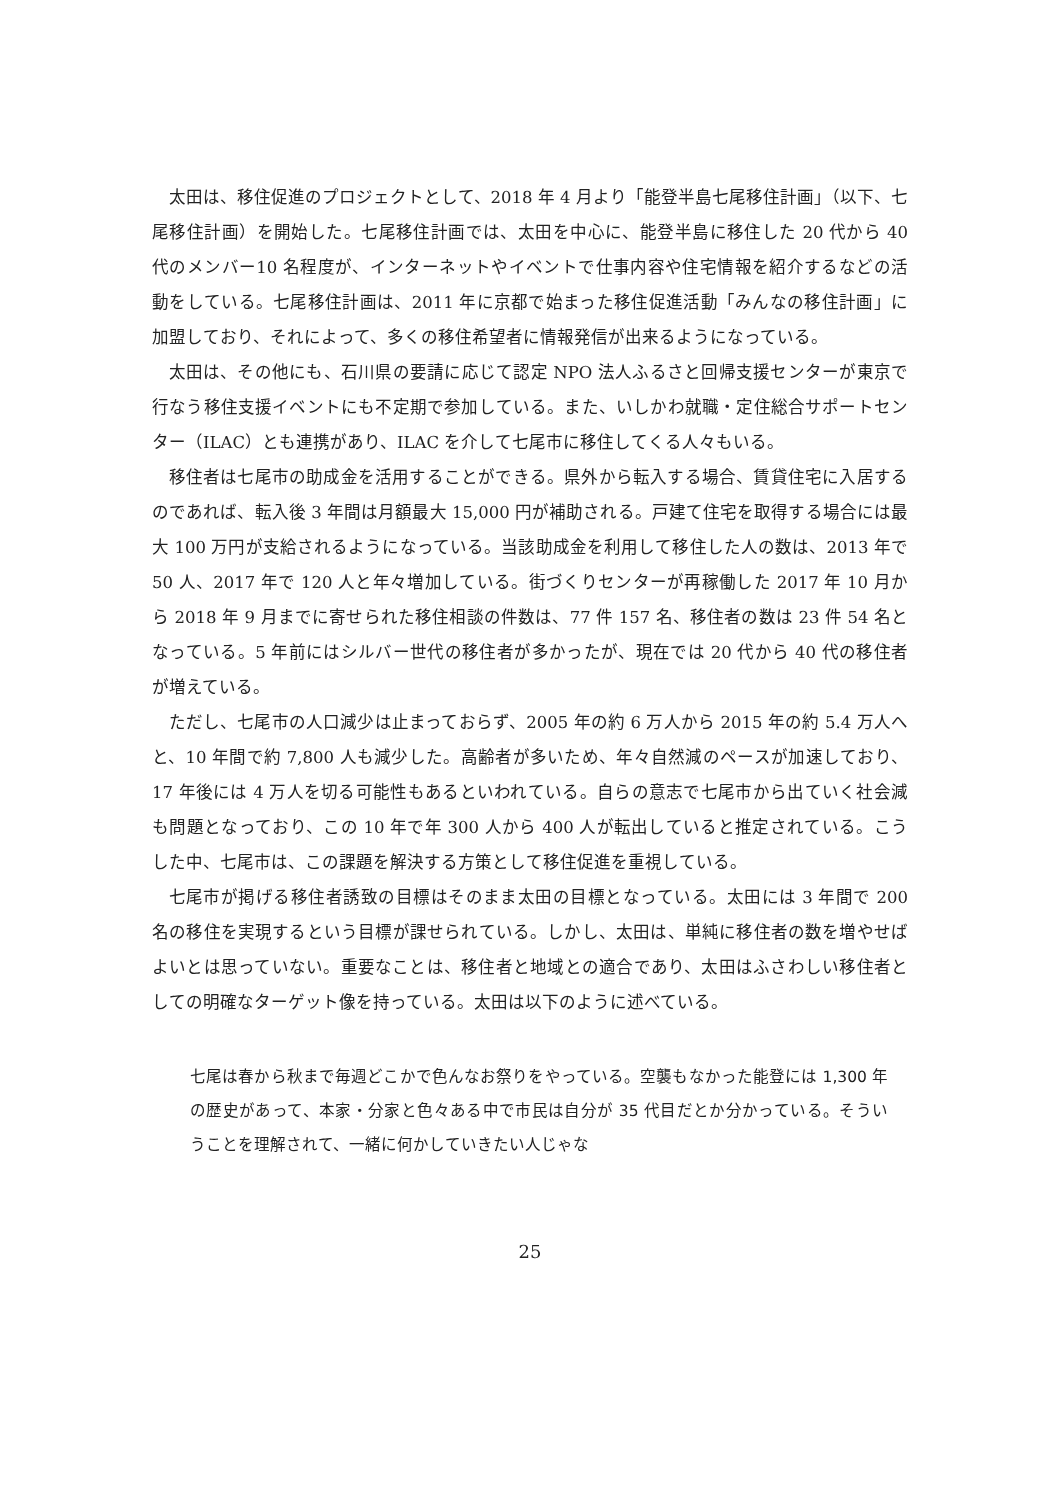太田は、移住促進のプロジェクトとして、2018 年 4 月より「能登半島七尾移住計画」（以下、七尾移住計画）を開始した。七尾移住計画では、太田を中心に、能登半島に移住した 20 代から 40 代のメンバー10 名程度が、インターネットやイベントで仕事内容や住宅情報を紹介するなどの活動をしている。七尾移住計画は、2011 年に京都で始まった移住促進活動「みんなの移住計画」に加盟しており、それによって、多くの移住希望者に情報発信が出来るようになっている。
太田は、その他にも、石川県の要請に応じて認定 NPO 法人ふるさと回帰支援センターが東京で行なう移住支援イベントにも不定期で参加している。また、いしかわ就職・定住総合サポートセンター（ILAC）とも連携があり、ILAC を介して七尾市に移住してくる人々もいる。
移住者は七尾市の助成金を活用することができる。県外から転入する場合、賃貸住宅に入居するのであれば、転入後 3 年間は月額最大 15,000 円が補助される。戸建て住宅を取得する場合には最大 100 万円が支給されるようになっている。当該助成金を利用して移住した人の数は、2013 年で 50 人、2017 年で 120 人と年々増加している。街づくりセンターが再稼働した 2017 年 10 月から 2018 年 9 月までに寄せられた移住相談の件数は、77 件 157 名、移住者の数は 23 件 54 名となっている。5 年前にはシルバー世代の移住者が多かったが、現在では 20 代から 40 代の移住者が増えている。
ただし、七尾市の人口減少は止まっておらず、2005 年の約 6 万人から 2015 年の約 5.4 万人へと、10 年間で約 7,800 人も減少した。高齢者が多いため、年々自然減のペースが加速しており、17 年後には 4 万人を切る可能性もあるといわれている。自らの意志で七尾市から出ていく社会減も問題となっており、この 10 年で年 300 人から 400 人が転出していると推定されている。こうした中、七尾市は、この課題を解決する方策として移住促進を重視している。
七尾市が掲げる移住者誘致の目標はそのまま太田の目標となっている。太田には 3 年間で 200 名の移住を実現するという目標が課せられている。しかし、太田は、単純に移住者の数を増やせばよいとは思っていない。重要なことは、移住者と地域との適合であり、太田はふさわしい移住者としての明確なターゲット像を持っている。太田は以下のように述べている。
七尾は春から秋まで毎週どこかで色んなお祭りをやっている。空襲もなかった能登には 1,300 年の歴史があって、本家・分家と色々ある中で市民は自分が 35 代目だとか分かっている。そういうことを理解されて、一緒に何かしていきたい人じゃな
25